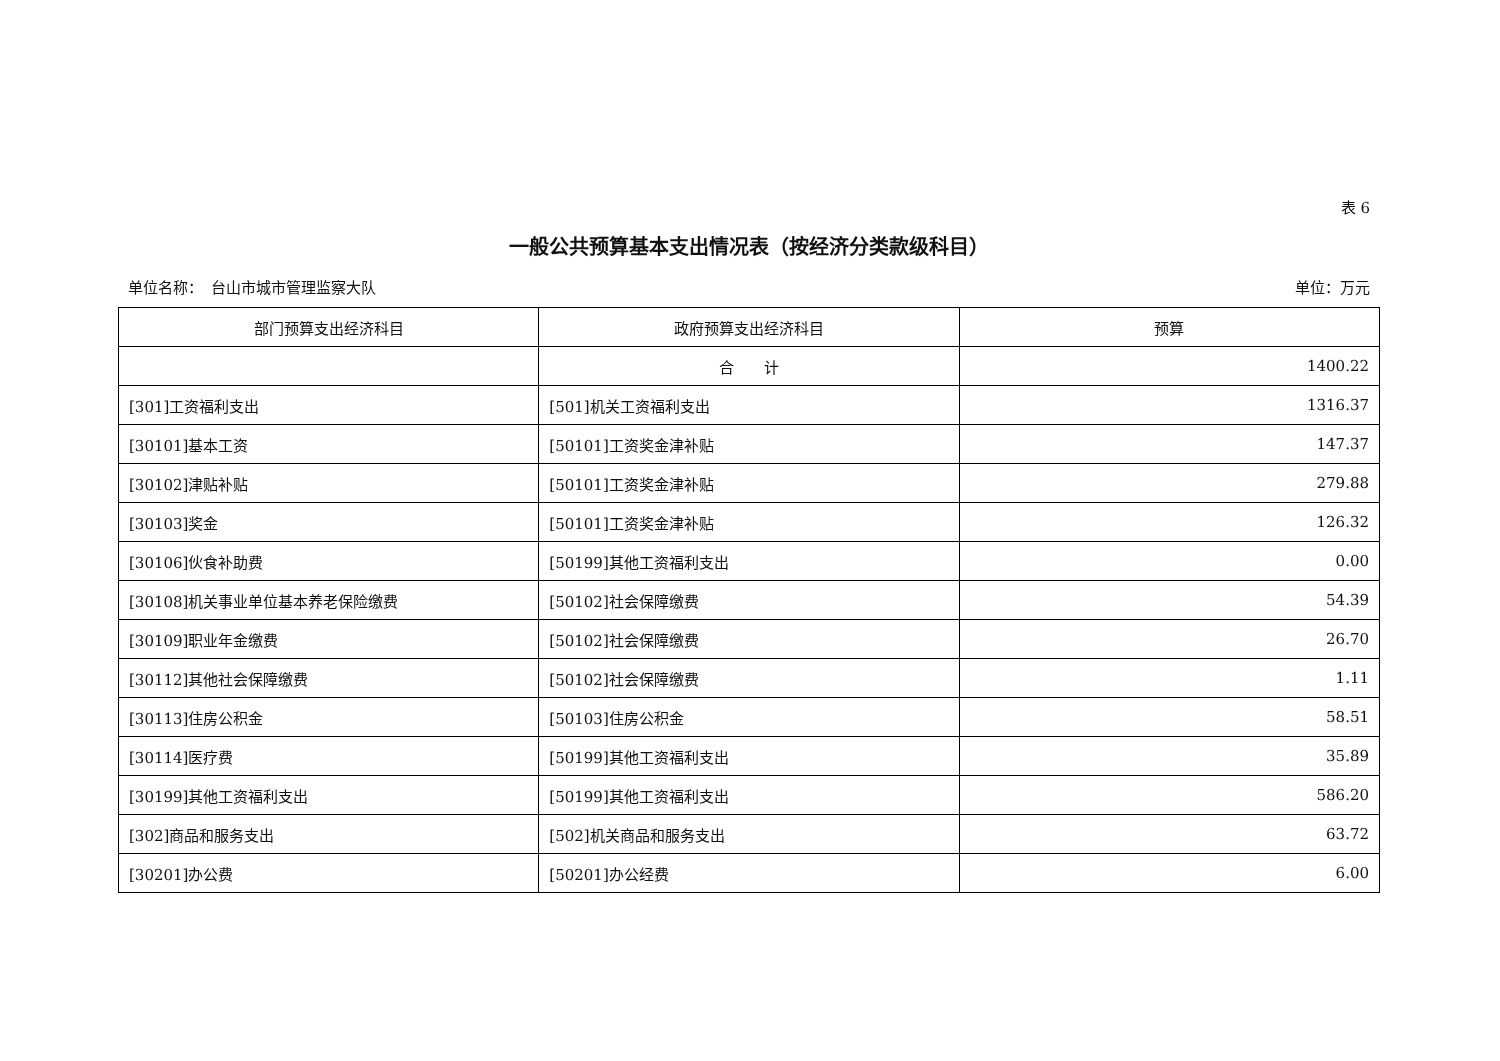表 6
一般公共预算基本支出情况表（按经济分类款级科目）
单位名称：　台山市城市管理监察大队 单位：万元
| 部门预算支出经济科目 | 政府预算支出经济科目 | 预算 |
| --- | --- | --- |
| | 合 计 | 1400.22 |
| [301]工资福利支出 | [501]机关工资福利支出 | 1316.37 |
| [30101]基本工资 | [50101]工资奖金津补贴 | 147.37 |
| [30102]津贴补贴 | [50101]工资奖金津补贴 | 279.88 |
| [30103]奖金 | [50101]工资奖金津补贴 | 126.32 |
| [30106]伙食补助费 | [50199]其他工资福利支出 | 0.00 |
| [30108]机关事业单位基本养老保险缴费 | [50102]社会保障缴费 | 54.39 |
| [30109]职业年金缴费 | [50102]社会保障缴费 | 26.70 |
| [30112]其他社会保障缴费 | [50102]社会保障缴费 | 1.11 |
| [30113]住房公积金 | [50103]住房公积金 | 58.51 |
| [30114]医疗费 | [50199]其他工资福利支出 | 35.89 |
| [30199]其他工资福利支出 | [50199]其他工资福利支出 | 586.20 |
| [302]商品和服务支出 | [502]机关商品和服务支出 | 63.72 |
| [30201]办公费 | [50201]办公经费 | 6.00 |